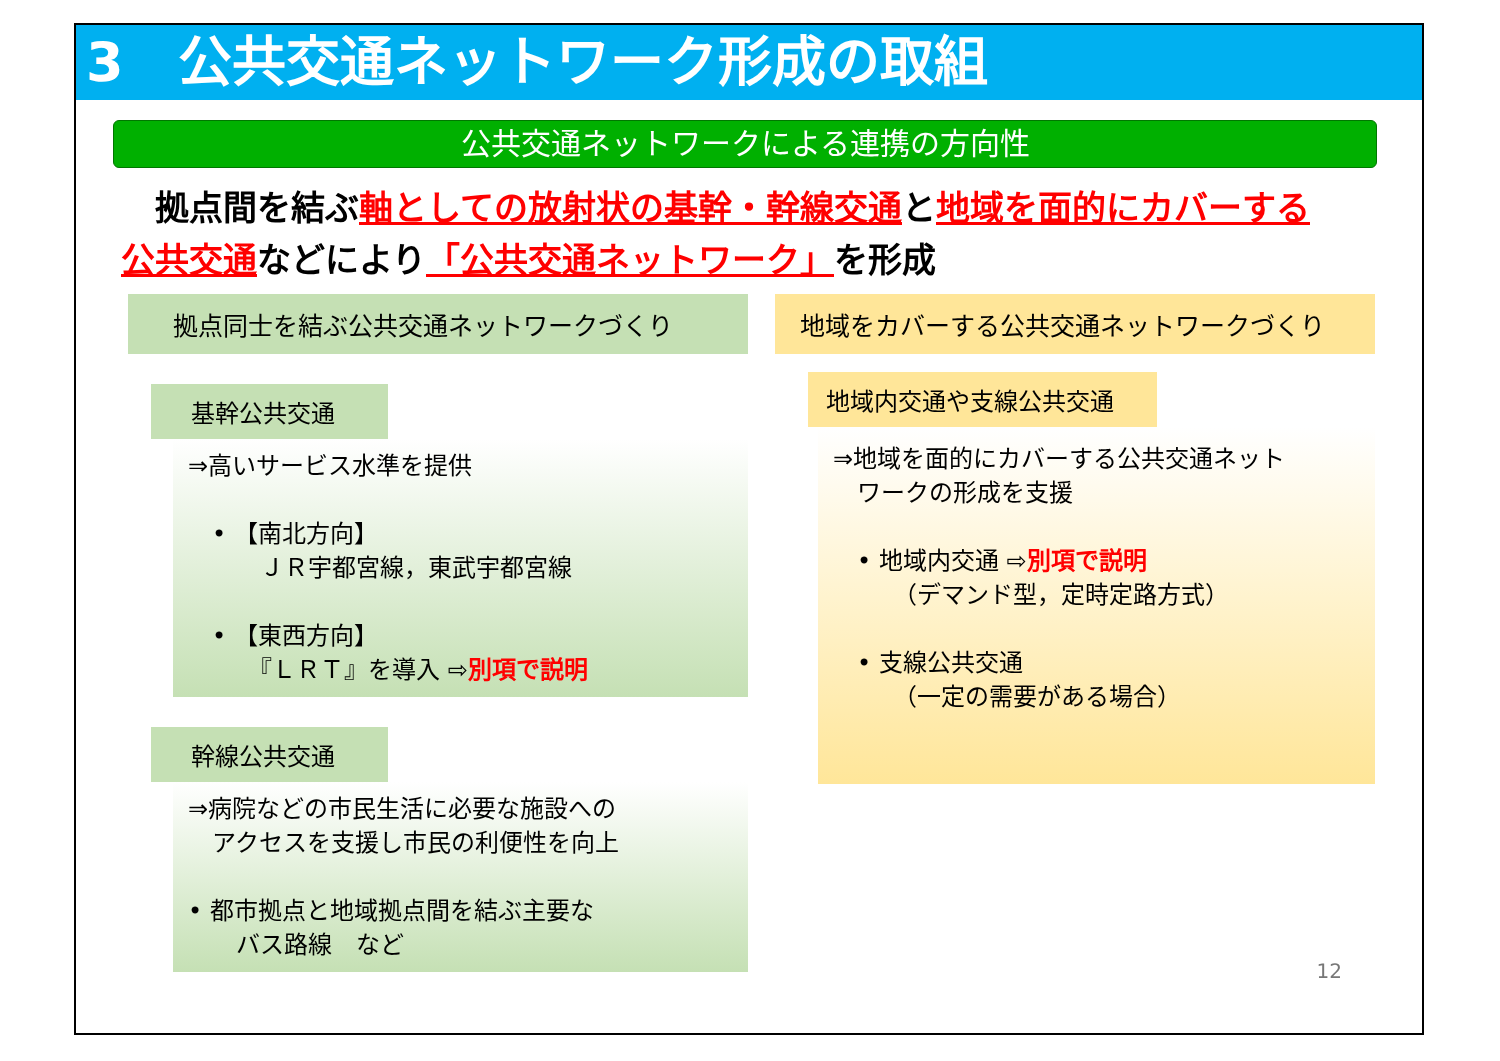3　公共交通ネットワーク形成の取組
公共交通ネットワークによる連携の方向性
　拠点間を結ぶ軸としての放射状の基幹・幹線交通と地域を面的にカバーする
公共交通などにより「公共交通ネットワーク」を形成
拠点同士を結ぶ公共交通ネットワークづくり
基幹公共交通
⇒高いサービス水準を提供
　• 【南北方向】
　　　ＪＲ宇都宮線，東武宇都宮線
　• 【東西方向】
　　　『ＬＲＴ』を導入 ⇨別項で説明
幹線公共交通
⇒病院などの市民生活に必要な施設への
　アクセスを支援し市民の利便性を向上
• 都市拠点と地域拠点間を結ぶ主要な
　　バス路線　など
地域をカバーする公共交通ネットワークづくり
地域内交通や支線公共交通
⇒地域を面的にカバーする公共交通ネット
　ワークの形成を支援
　• 地域内交通 ⇨別項で説明
　　　（デマンド型，定時定路方式）
　• 支線公共交通
　　　（一定の需要がある場合）
12